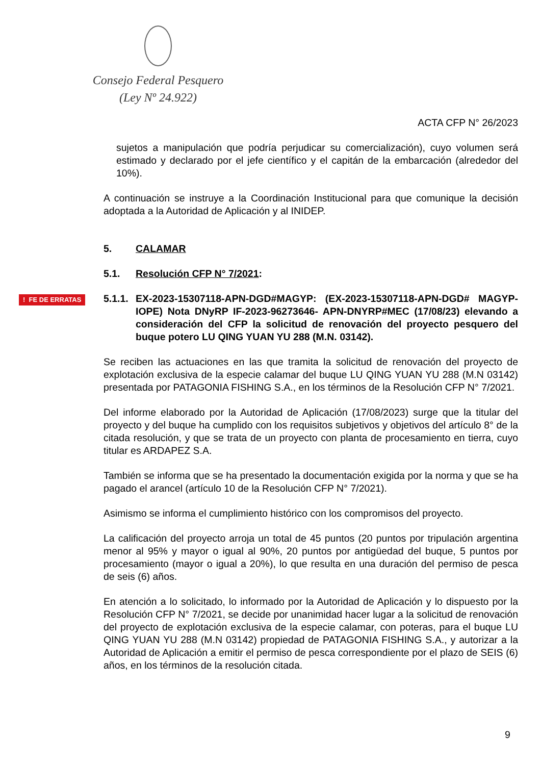Consejo Federal Pesquero
(Ley Nº 24.922)
ACTA CFP N° 26/2023
sujetos a manipulación que podría perjudicar su comercialización), cuyo volumen será estimado y declarado por el jefe científico y el capitán de la embarcación (alrededor del 10%).
A continuación se instruye a la Coordinación Institucional para que comunique la decisión adoptada a la Autoridad de Aplicación y al INIDEP.
5. CALAMAR
5.1. Resolución CFP N° 7/2021:
! FE DE ERRATAS 5.1.1. EX-2023-15307118-APN-DGD#MAGYP: (EX-2023-15307118-APN-DGD# MAGYP- IOPE) Nota DNyRP IF-2023-96273646- APN-DNYRP#MEC (17/08/23) elevando a consideración del CFP la solicitud de renovación del proyecto pesquero del buque potero LU QING YUAN YU 288 (M.N. 03142).
Se reciben las actuaciones en las que tramita la solicitud de renovación del proyecto de explotación exclusiva de la especie calamar del buque LU QING YUAN YU 288 (M.N 03142) presentada por PATAGONIA FISHING S.A., en los términos de la Resolución CFP N° 7/2021.
Del informe elaborado por la Autoridad de Aplicación (17/08/2023) surge que la titular del proyecto y del buque ha cumplido con los requisitos subjetivos y objetivos del artículo 8° de la citada resolución, y que se trata de un proyecto con planta de procesamiento en tierra, cuyo titular es ARDAPEZ S.A.
También se informa que se ha presentado la documentación exigida por la norma y que se ha pagado el arancel (artículo 10 de la Resolución CFP N° 7/2021).
Asimismo se informa el cumplimiento histórico con los compromisos del proyecto.
La calificación del proyecto arroja un total de 45 puntos (20 puntos por tripulación argentina menor al 95% y mayor o igual al 90%, 20 puntos por antigüedad del buque, 5 puntos por procesamiento (mayor o igual a 20%), lo que resulta en una duración del permiso de pesca de seis (6) años.
En atención a lo solicitado, lo informado por la Autoridad de Aplicación y lo dispuesto por la Resolución CFP N° 7/2021, se decide por unanimidad hacer lugar a la solicitud de renovación del proyecto de explotación exclusiva de la especie calamar, con poteras, para el buque LU QING YUAN YU 288 (M.N 03142) propiedad de PATAGONIA FISHING S.A., y autorizar a la Autoridad de Aplicación a emitir el permiso de pesca correspondiente por el plazo de SEIS (6) años, en los términos de la resolución citada.
9